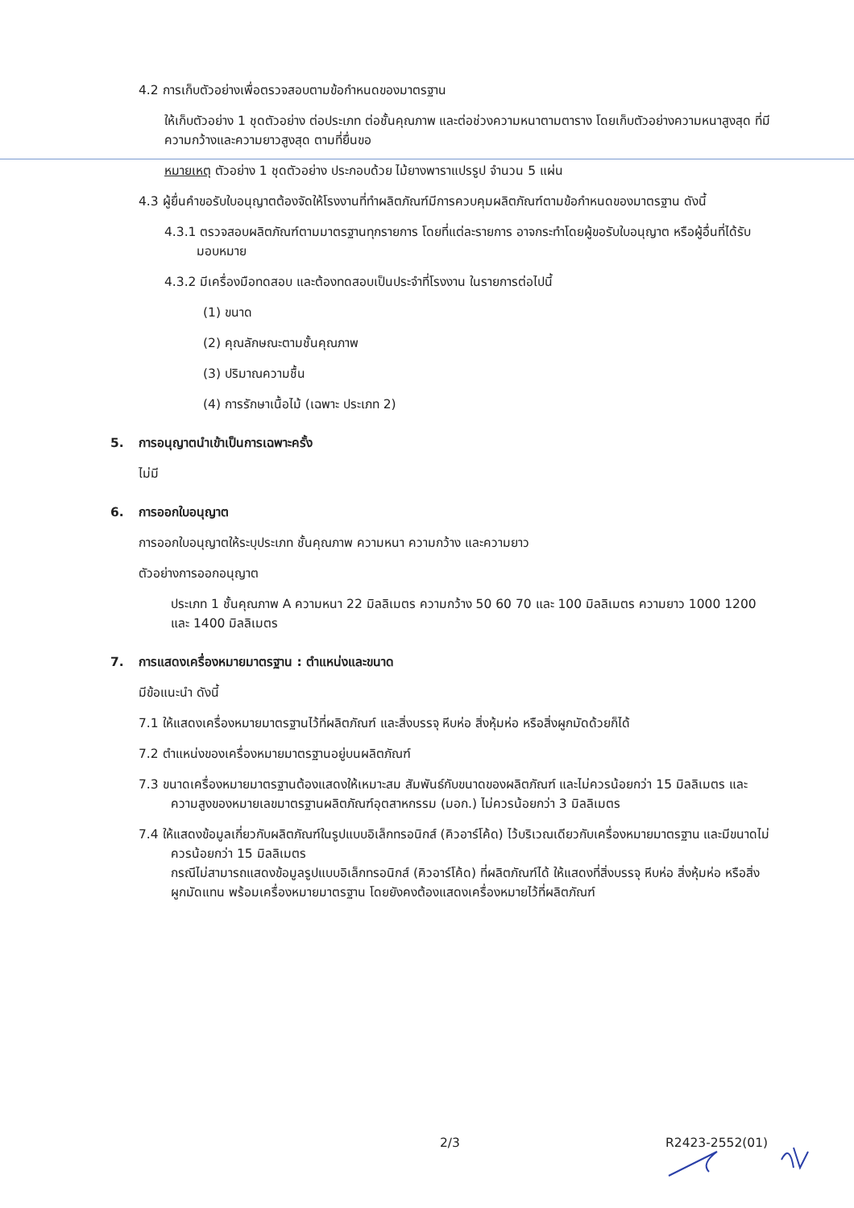4.2 การเก็บตัวอย่างเพื่อตรวจสอบตามข้อกำหนดของมาตรฐาน
ให้เก็บตัวอย่าง 1 ชุดตัวอย่าง ต่อประเภท ต่อชั้นคุณภาพ และต่อช่วงความหนาตามตาราง โดยเก็บตัวอย่างความหนาสูงสุด ที่มีความกว้างและความยาวสูงสุด ตามที่ยื่นขอ
หมายเหตุ ตัวอย่าง 1 ชุดตัวอย่าง ประกอบด้วย ไม้ยางพาราแปรรูป จำนวน 5 แผ่น
4.3 ผู้ยื่นคำขอรับใบอนุญาตต้องจัดให้โรงงานที่ทำผลิตภัณฑ์มีการควบคุมผลิตภัณฑ์ตามข้อกำหนดของมาตรฐาน ดังนี้
4.3.1 ตรวจสอบผลิตภัณฑ์ตามมาตรฐานทุกรายการ โดยที่แต่ละรายการ อาจกระทำโดยผู้ขอรับใบอนุญาต หรือผู้อื่นที่ได้รับมอบหมาย
4.3.2 มีเครื่องมือทดสอบ และต้องทดสอบเป็นประจำที่โรงงาน ในรายการต่อไปนี้
(1) ขนาด
(2) คุณลักษณะตามชั้นคุณภาพ
(3) ปริมาณความชื้น
(4) การรักษาเนื้อไม้ (เฉพาะ ประเภท 2)
5. การอนุญาตนำเข้าเป็นการเฉพาะครั้ง
ไม่มี
6. การออกใบอนุญาต
การออกใบอนุญาตให้ระบุประเภท ชั้นคุณภาพ ความหนา ความกว้าง และความยาว
ตัวอย่างการออกอนุญาต
ประเภท 1 ชั้นคุณภาพ A ความหนา 22 มิลลิเมตร ความกว้าง 50 60 70 และ 100 มิลลิเมตร ความยาว 1000 1200 และ 1400 มิลลิเมตร
7. การแสดงเครื่องหมายมาตรฐาน : ตำแหน่งและขนาด
มีข้อแนะนำ ดังนี้
7.1 ให้แสดงเครื่องหมายมาตรฐานไว้ที่ผลิตภัณฑ์ และสิ่งบรรจุ หีบห่อ สิ่งหุ้มห่อ หรือสิ่งผูกมัดด้วยก็ได้
7.2 ตำแหน่งของเครื่องหมายมาตรฐานอยู่บนผลิตภัณฑ์
7.3 ขนาดเครื่องหมายมาตรฐานต้องแสดงให้เหมาะสม สัมพันธ์กับขนาดของผลิตภัณฑ์ และไม่ควรน้อยกว่า 15 มิลลิเมตร และความสูงของหมายเลขมาตรฐานผลิตภัณฑ์อุตสาหกรรม (มอก.) ไม่ควรน้อยกว่า 3 มิลลิเมตร
7.4 ให้แสดงข้อมูลเกี่ยวกับผลิตภัณฑ์ในรูปแบบอิเล็กทรอนิกส์ (คิวอาร์โค้ด) ไว้บริเวณเดียวกับเครื่องหมายมาตรฐาน และมีขนาดไม่ควรน้อยกว่า 15 มิลลิเมตร
กรณีไม่สามารถแสดงข้อมูลรูปแบบอิเล็กทรอนิกส์ (คิวอาร์โค้ด) ที่ผลิตภัณฑ์ได้ ให้แสดงที่สิ่งบรรจุ หีบห่อ สิ่งหุ้มห่อ หรือสิ่งผูกมัดแทน พร้อมเครื่องหมายมาตรฐาน โดยยังคงต้องแสดงเครื่องหมายไว้ที่ผลิตภัณฑ์
2/3 R2423-2552(01)